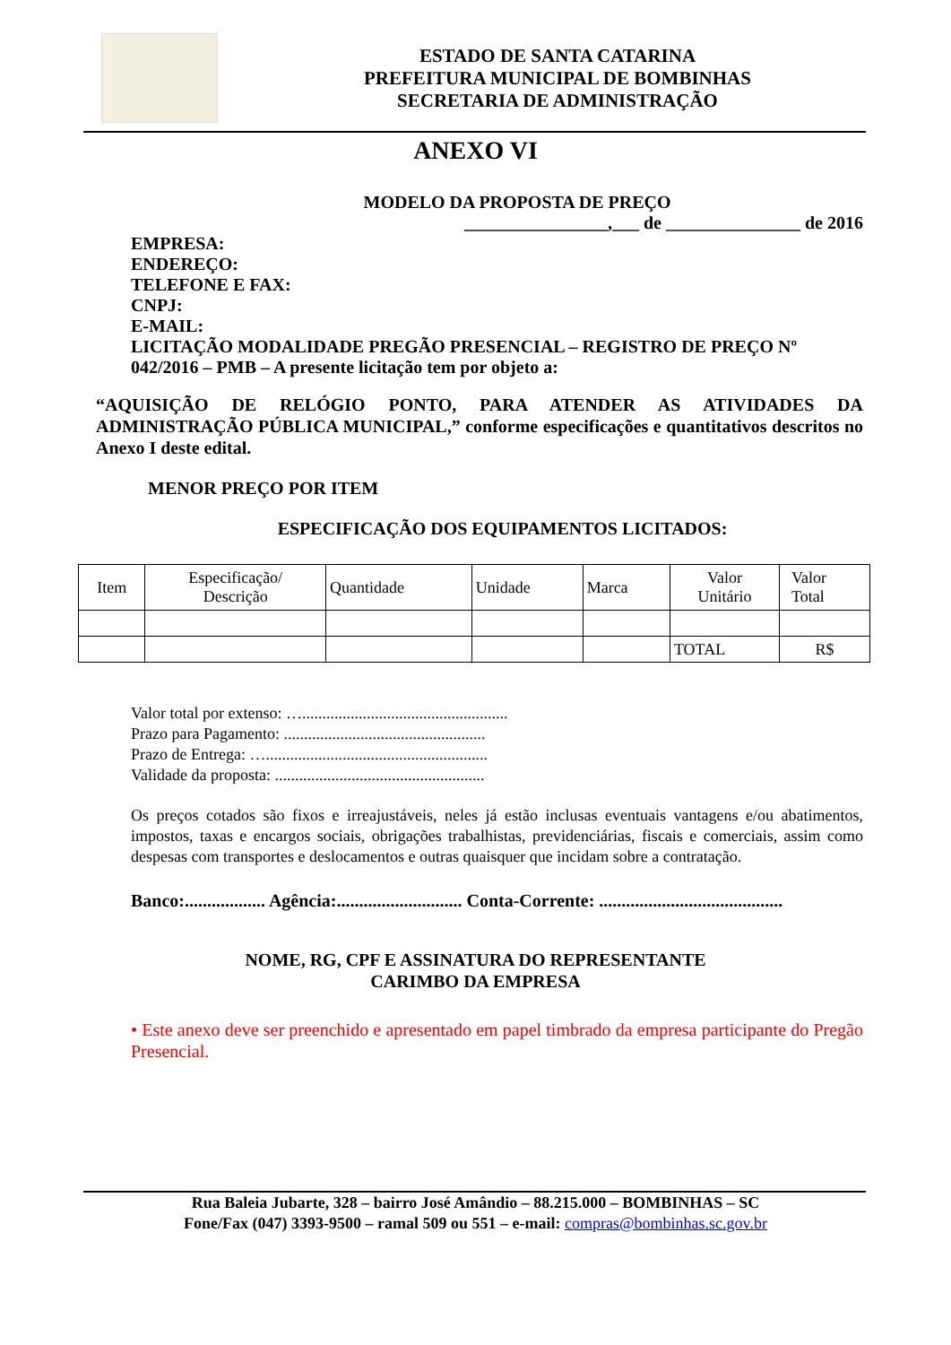ESTADO DE SANTA CATARINA
PREFEITURA MUNICIPAL DE BOMBINHAS
SECRETARIA DE ADMINISTRAÇÃO
ANEXO VI
MODELO DA PROPOSTA DE PREÇO
________________,___ de _______________ de 2016
EMPRESA:
ENDEREÇO:
TELEFONE E FAX:
CNPJ:
E-MAIL:
LICITAÇÃO MODALIDADE PREGÃO PRESENCIAL – REGISTRO DE PREÇO Nº 042/2016 – PMB – A presente licitação tem por objeto a:
“AQUISIÇÃO DE RELÓGIO PONTO, PARA ATENDER AS ATIVIDADES DA ADMINISTRAÇÃO PÚBLICA MUNICIPAL,” conforme especificações e quantitativos descritos no Anexo I deste edital.
MENOR PREÇO POR ITEM
ESPECIFICAÇÃO DOS EQUIPAMENTOS LICITADOS:
| Item | Especificação/ Descrição | Quantidade | Unidade | Marca | Valor Unitário | Valor Total |
| | | | | | TOTAL | R$ |
Valor total por extenso: …...................................................
Prazo para Pagamento: ..................................................
Prazo de Entrega: ….......................................................
Validade da proposta: ....................................................
Os preços cotados são fixos e irreajustáveis, neles já estão inclusas eventuais vantagens e/ou abatimentos, impostos, taxas e encargos sociais, obrigações trabalhistas, previdenciárias, fiscais e comerciais, assim como despesas com transportes e deslocamentos e outras quaisquer que incidam sobre a contratação.
Banco:.................. Agência:............................ Conta-Corrente: .........................................
NOME, RG, CPF E ASSINATURA DO REPRESENTANTE
CARIMBO DA EMPRESA
• Este anexo deve ser preenchido e apresentado em papel timbrado da empresa participante do Pregão Presencial.
Rua Baleia Jubarte, 328 – bairro José Amândio – 88.215.000 – BOMBINHAS – SC
Fone/Fax (047) 3393-9500 – ramal 509 ou 551 – e-mail: compras@bombinhas.sc.gov.br